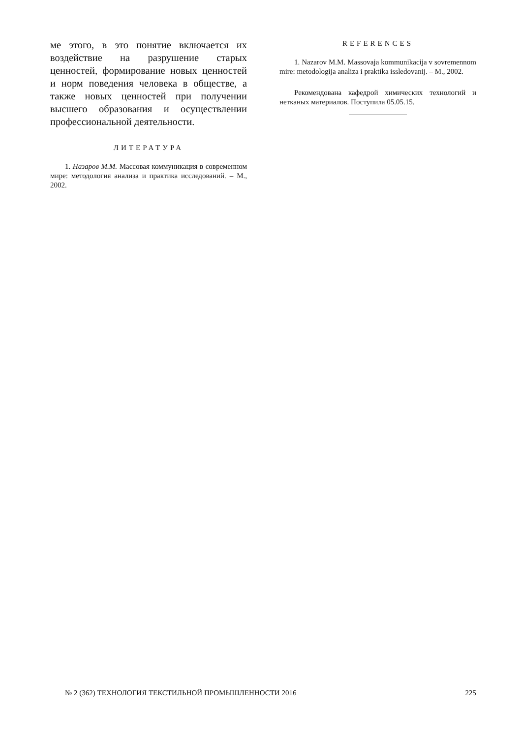ме этого, в это понятие включается их воздействие на разрушение старых ценностей, формирование новых ценностей и норм поведения человека в обществе, а также новых ценностей при получении высшего образования и осуществлении профессиональной деятельности.
ЛИТЕРАТУРА
1. Назаров М.М. Массовая коммуникация в современном мире: методология анализа и практика исследований. – М., 2002.
REFERENCES
1. Nazarov M.M. Massovaja kommunikacija v sovremennom mire: metodologija analiza i praktika issledovanij. – M., 2002.
Рекомендована кафедрой химических технологий и нетканых материалов. Поступила 05.05.15.
№ 2 (362) ТЕХНОЛОГИЯ ТЕКСТИЛЬНОЙ ПРОМЫШЛЕННОСТИ 2016 225